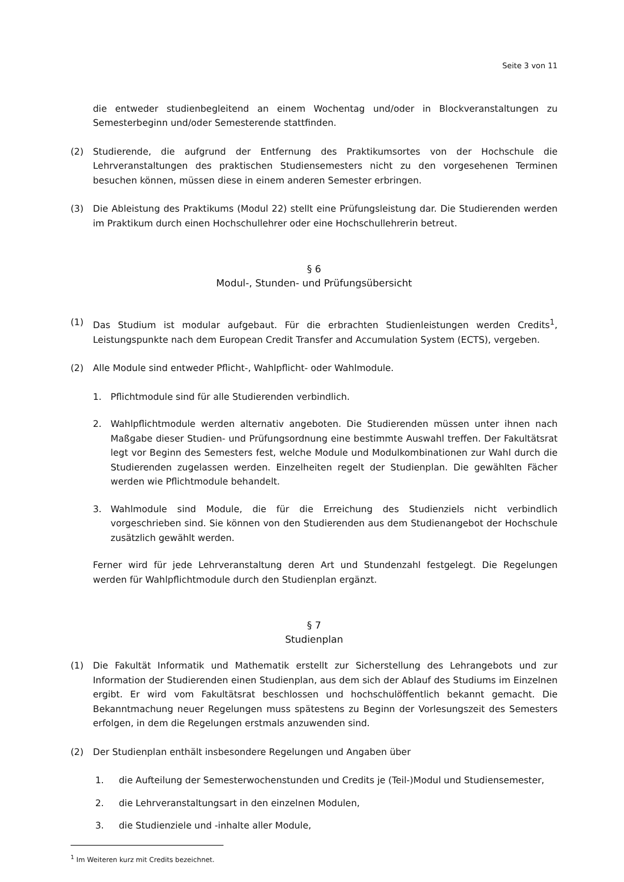Seite 3 von 11
die entweder studienbegleitend an einem Wochentag und/oder in Blockveranstaltungen zu Semesterbeginn und/oder Semesterende stattfinden.
(2) Studierende, die aufgrund der Entfernung des Praktikumsortes von der Hochschule die Lehrveranstaltungen des praktischen Studiensemesters nicht zu den vorgesehenen Terminen besuchen können, müssen diese in einem anderen Semester erbringen.
(3) Die Ableistung des Praktikums (Modul 22) stellt eine Prüfungsleistung dar. Die Studierenden werden im Praktikum durch einen Hochschullehrer oder eine Hochschullehrerin betreut.
§ 6
Modul-, Stunden- und Prüfungsübersicht
(1) Das Studium ist modular aufgebaut. Für die erbrachten Studienleistungen werden Credits<sup>1</sup>, Leistungspunkte nach dem European Credit Transfer and Accumulation System (ECTS), vergeben.
(2) Alle Module sind entweder Pflicht-, Wahlpflicht- oder Wahlmodule.
1. Pflichtmodule sind für alle Studierenden verbindlich.
2. Wahlpflichtmodule werden alternativ angeboten. Die Studierenden müssen unter ihnen nach Maßgabe dieser Studien- und Prüfungsordnung eine bestimmte Auswahl treffen. Der Fakultätsrat legt vor Beginn des Semesters fest, welche Module und Modulkombinationen zur Wahl durch die Studierenden zugelassen werden. Einzelheiten regelt der Studienplan. Die gewählten Fächer werden wie Pflichtmodule behandelt.
3. Wahlmodule sind Module, die für die Erreichung des Studienziels nicht verbindlich vorgeschrieben sind. Sie können von den Studierenden aus dem Studienangebot der Hochschule zusätzlich gewählt werden.
Ferner wird für jede Lehrveranstaltung deren Art und Stundenzahl festgelegt. Die Regelungen werden für Wahlpflichtmodule durch den Studienplan ergänzt.
§ 7
Studienplan
(1) Die Fakultät Informatik und Mathematik erstellt zur Sicherstellung des Lehrangebots und zur Information der Studierenden einen Studienplan, aus dem sich der Ablauf des Studiums im Einzelnen ergibt. Er wird vom Fakultätsrat beschlossen und hochschulöffentlich bekannt gemacht. Die Bekanntmachung neuer Regelungen muss spätestens zu Beginn der Vorlesungszeit des Semesters erfolgen, in dem die Regelungen erstmals anzuwenden sind.
(2) Der Studienplan enthält insbesondere Regelungen und Angaben über
1. die Aufteilung der Semesterwochenstunden und Credits je (Teil-)Modul und Studiensemester,
2. die Lehrveranstaltungsart in den einzelnen Modulen,
3. die Studienziele und -inhalte aller Module,
<sup>1</sup> Im Weiteren kurz mit Credits bezeichnet.